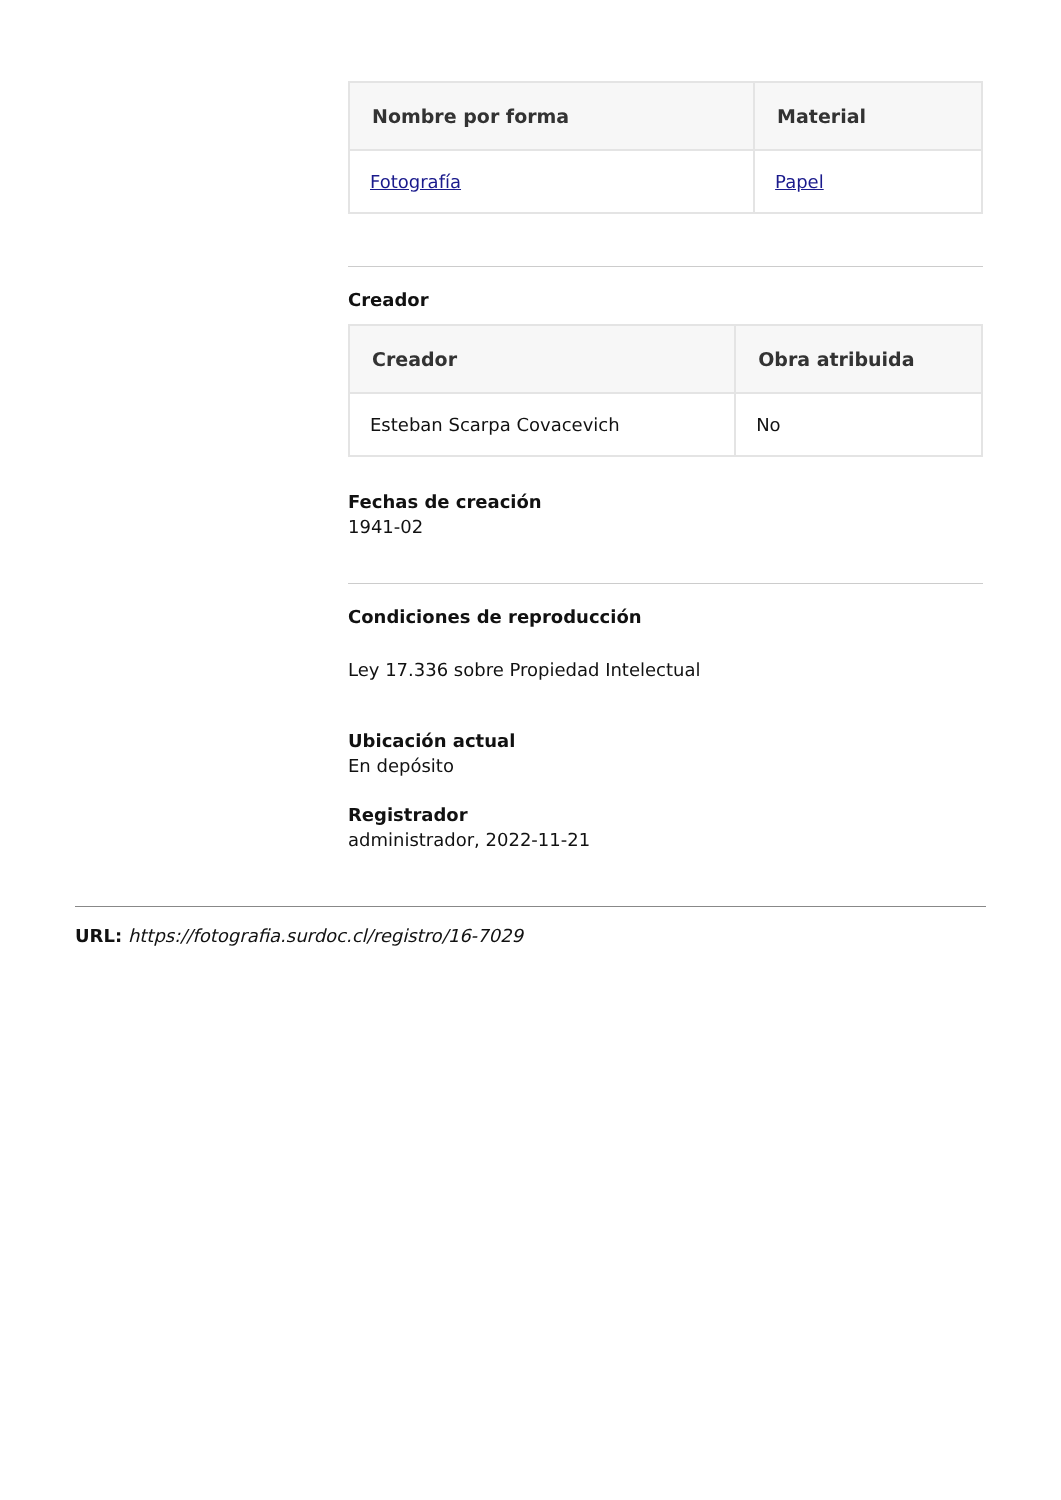| Nombre por forma | Material |
| --- | --- |
| Fotografía | Papel |
Creador
| Creador | Obra atribuida |
| --- | --- |
| Esteban Scarpa Covacevich | No |
Fechas de creación
1941-02
Condiciones de reproducción
Ley 17.336 sobre Propiedad Intelectual
Ubicación actual
En depósito
Registrador
administrador, 2022-11-21
URL: https://fotografia.surdoc.cl/registro/16-7029